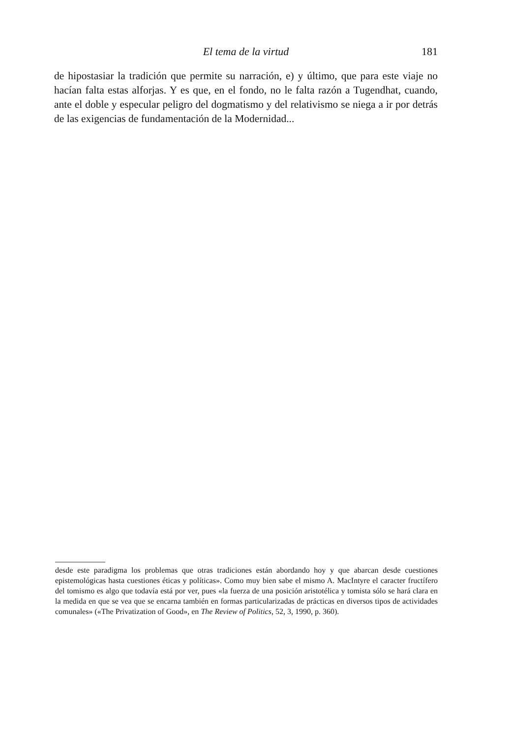El tema de la virtud 181
de hipostasiar la tradición que permite su narración, e) y último, que para este viaje no hacían falta estas alforjas. Y es que, en el fondo, no le falta razón a Tugendhat, cuando, ante el doble y especular peligro del dogmatismo y del relativismo se niega a ir por detrás de las exigencias de fundamentación de la Modernidad...
desde este paradigma los problemas que otras tradiciones están abordando hoy y que abarcan desde cuestiones epistemológicas hasta cuestiones éticas y políticas». Como muy bien sabe el mismo A. MacIntyre el caracter fructífero del tomismo es algo que todavía está por ver, pues «la fuerza de una posición aristotélica y tomista sólo se hará clara en la medida en que se vea que se encarna también en formas particularizadas de prácticas en diversos tipos de actividades comunales» («The Privatization of Good», en The Review of Politics, 52, 3, 1990, p. 360).